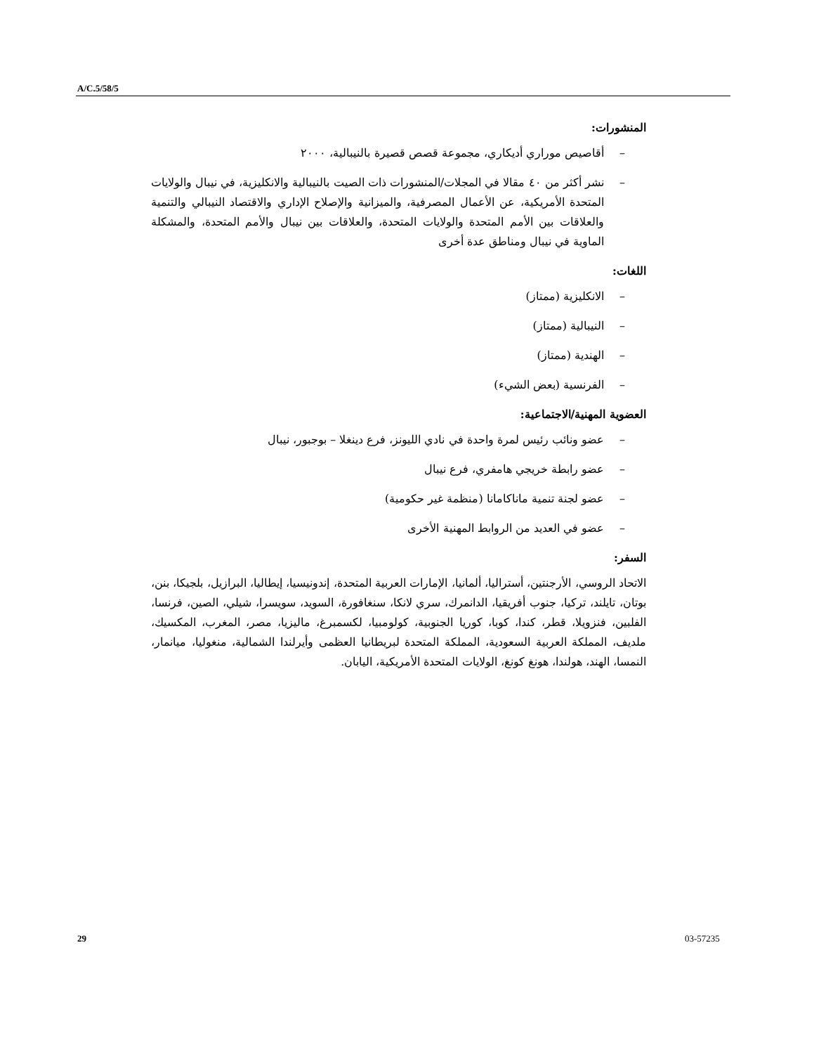A/C.5/58/5
المنشورات:
– أقاصيص موراري أديكاري، مجموعة قصص قصيرة بالنيبالية، ٢٠٠٠
– نشر أكثر من ٤٠ مقالا في المجلات/المنشورات ذات الصيت بالنيبالية والانكليزية، في نيبال والولايات المتحدة الأمريكية، عن الأعمال المصرفية، والميزانية والإصلاح الإداري والاقتصاد النيبالي والتنمية والعلاقات بين الأمم المتحدة والولايات المتحدة، والعلاقات بين نيبال والأمم المتحدة، والمشكلة الماوية في نيبال ومناطق عدة أخرى
اللغات:
– الانكليزية (ممتاز)
– النيبالية (ممتاز)
– الهندية (ممتاز)
– الفرنسية (بعض الشيء)
العضوية المهنية/الاجتماعية:
– عضو ونائب رئيس لمرة واحدة في نادي الليونز، فرع دينغلا – بوجبور، نيبال
– عضو رابطة خريجي هامفري، فرع نيبال
– عضو لجنة تنمية ماناكامانا (منظمة غير حكومية)
– عضو في العديد من الروابط المهنية الأخرى
السفر:
الاتحاد الروسي، الأرجنتين، أستراليا، ألمانيا، الإمارات العربية المتحدة، إندونيسيا، إيطاليا، البرازيل، بلجيكا، بنن، بوتان، تايلند، تركيا، جنوب أفريقيا، الدانمرك، سري لانكا، سنغافورة، السويد، سويسرا، شيلي، الصين، فرنسا، الفلبين، فنزويلا، قطر، كندا، كوبا، كوريا الجنوبية، كولومبيا، لكسمبرغ، ماليزيا، مصر، المغرب، المكسيك، ملديف، المملكة العربية السعودية، المملكة المتحدة لبريطانيا العظمى وأيرلندا الشمالية، منغوليا، ميانمار، النمسا، الهند، هولندا، هونغ كونغ، الولايات المتحدة الأمريكية، اليابان.
29 03-57235